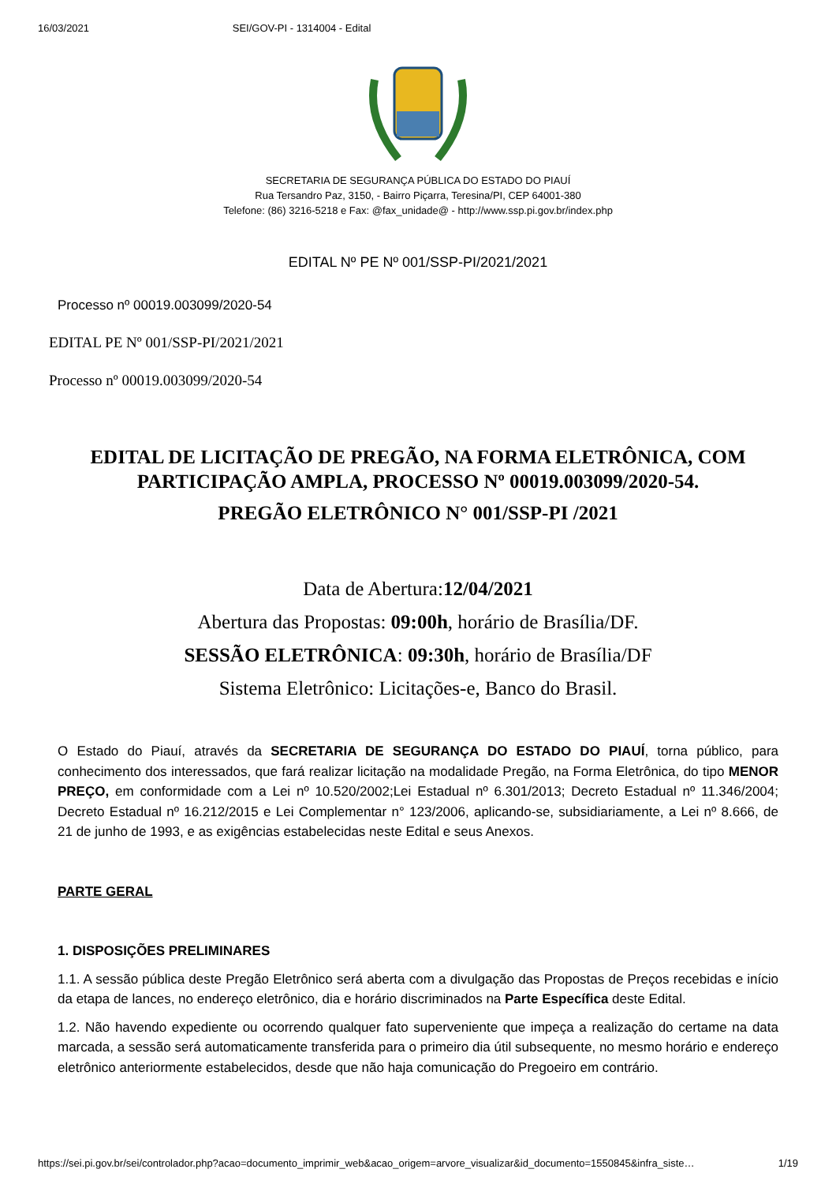16/03/2021 SEI/GOV-PI - 1314004 - Edital
SECRETARIA DE SEGURANÇA PÚBLICA DO ESTADO DO PIAUÍ
Rua Tersandro Paz, 3150, - Bairro Piçarra, Teresina/PI, CEP 64001-380
Telefone: (86) 3216-5218 e Fax: @fax_unidade@ - http://www.ssp.pi.gov.br/index.php
EDITAL Nº PE Nº 001/SSP-PI/2021/2021
Processo nº 00019.003099/2020-54
EDITAL PE Nº 001/SSP-PI/2021/2021
Processo nº 00019.003099/2020-54
EDITAL DE LICITAÇÃO DE PREGÃO, NA FORMA ELETRÔNICA, COM PARTICIPAÇÃO AMPLA, PROCESSO Nº 00019.003099/2020-54.
PREGÃO ELETRÔNICO N° 001/SSP-PI /2021
Data de Abertura:12/04/2021
Abertura das Propostas: 09:00h, horário de Brasília/DF.
SESSÃO ELETRÔNICA: 09:30h, horário de Brasília/DF
Sistema Eletrônico: Licitações-e, Banco do Brasil.
O Estado do Piauí, através da SECRETARIA DE SEGURANÇA DO ESTADO DO PIAUÍ, torna público, para conhecimento dos interessados, que fará realizar licitação na modalidade Pregão, na Forma Eletrônica, do tipo MENOR PREÇO, em conformidade com a Lei nº 10.520/2002;Lei Estadual nº 6.301/2013; Decreto Estadual nº 11.346/2004; Decreto Estadual nº 16.212/2015 e Lei Complementar n° 123/2006, aplicando-se, subsidiariamente, a Lei nº 8.666, de 21 de junho de 1993, e as exigências estabelecidas neste Edital e seus Anexos.
PARTE GERAL
1. DISPOSIÇÕES PRELIMINARES
1.1. A sessão pública deste Pregão Eletrônico será aberta com a divulgação das Propostas de Preços recebidas e início da etapa de lances, no endereço eletrônico, dia e horário discriminados na Parte Específica deste Edital.
1.2. Não havendo expediente ou ocorrendo qualquer fato superveniente que impeça a realização do certame na data marcada, a sessão será automaticamente transferida para o primeiro dia útil subsequente, no mesmo horário e endereço eletrônico anteriormente estabelecidos, desde que não haja comunicação do Pregoeiro em contrário.
https://sei.pi.gov.br/sei/controlador.php?acao=documento_imprimir_web&acao_origem=arvore_visualizar&id_documento=1550845&infra_siste… 1/19